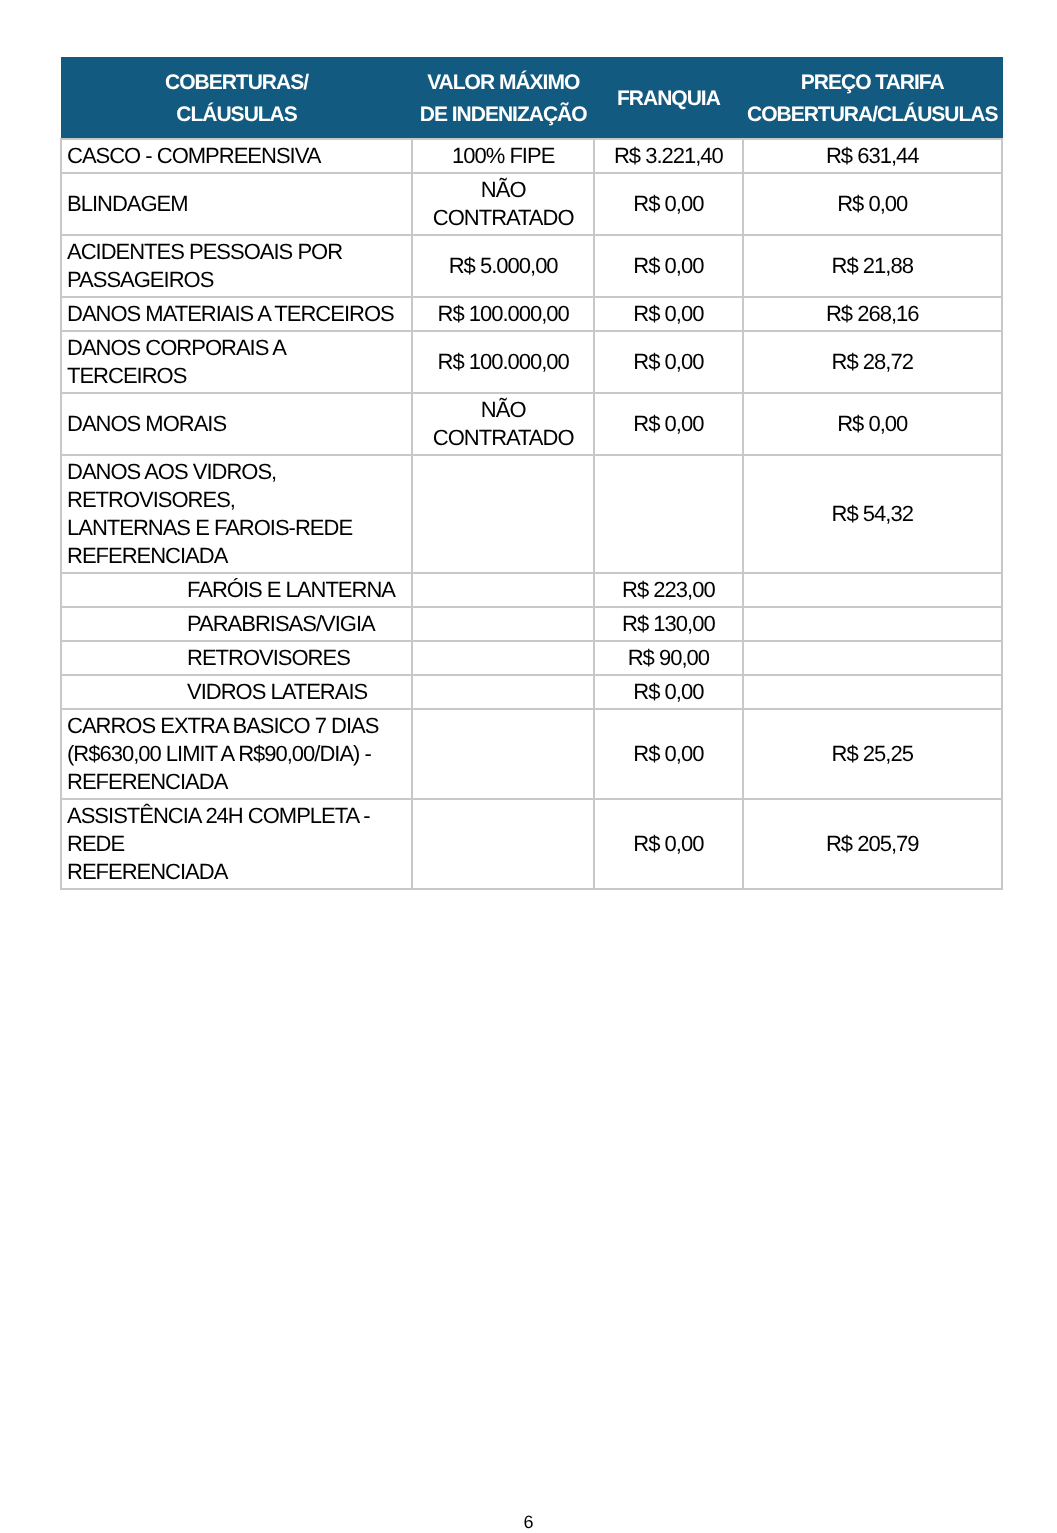| COBERTURAS/ CLÁUSULAS | VALOR MÁXIMO DE INDENIZAÇÃO | FRANQUIA | PREÇO TARIFA COBERTURA/CLÁUSULAS |
| --- | --- | --- | --- |
| CASCO - COMPREENSIVA | 100% FIPE | R$ 3.221,40 | R$ 631,44 |
| BLINDAGEM | NÃO CONTRATADO | R$ 0,00 | R$ 0,00 |
| ACIDENTES PESSOAIS POR PASSAGEIROS | R$ 5.000,00 | R$ 0,00 | R$ 21,88 |
| DANOS MATERIAIS A TERCEIROS | R$ 100.000,00 | R$ 0,00 | R$ 268,16 |
| DANOS CORPORAIS A TERCEIROS | R$ 100.000,00 | R$ 0,00 | R$ 28,72 |
| DANOS MORAIS | NÃO CONTRATADO | R$ 0,00 | R$ 0,00 |
| DANOS AOS VIDROS, RETROVISORES, LANTERNAS E FAROIS-REDE REFERENCIADA | | | R$ 54,32 |
| FARÓIS E LANTERNA | | R$ 223,00 | |
| PARABRISAS/VIGIA | | R$ 130,00 | |
| RETROVISORES | | R$ 90,00 | |
| VIDROS LATERAIS | | R$ 0,00 | |
| CARROS EXTRA BASICO 7 DIAS (R$630,00 LIMIT A R$90,00/DIA) - REFERENCIADA | | R$ 0,00 | R$ 25,25 |
| ASSISTÊNCIA 24H COMPLETA - REDE REFERENCIADA | | R$ 0,00 | R$ 205,79 |
6